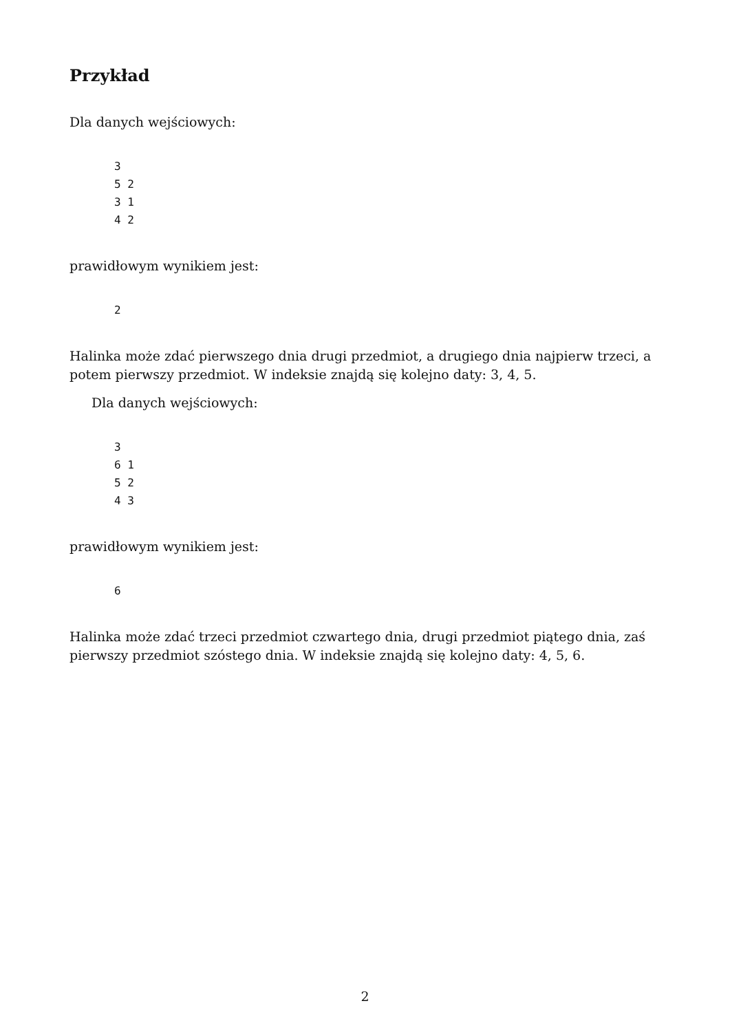Przykład
Dla danych wejściowych:
3
5 2
3 1
4 2
prawidłowym wynikiem jest:
2
Halinka może zdać pierwszego dnia drugi przedmiot, a drugiego dnia najpierw trzeci, a potem pierwszy przedmiot. W indeksie znajdą się kolejno daty: 3, 4, 5.
Dla danych wejściowych:
3
6 1
5 2
4 3
prawidłowym wynikiem jest:
6
Halinka może zdać trzeci przedmiot czwartego dnia, drugi przedmiot piątego dnia, zaś pierwszy przedmiot szóstego dnia. W indeksie znajdą się kolejno daty: 4, 5, 6.
2